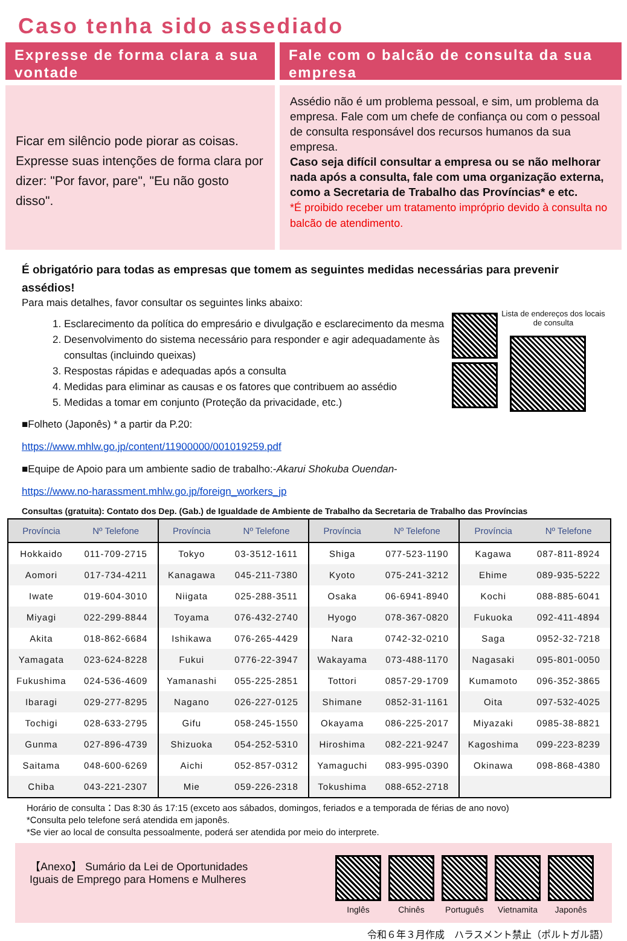Caso tenha sido assediado
Expresse de forma clara a sua vontade
Ficar em silêncio pode piorar as coisas. Expresse suas intenções de forma clara por dizer: "Por favor, pare", "Eu não gosto disso".
Fale com o balcão de consulta da sua empresa
Assédio não é um problema pessoal, e sim, um problema da empresa. Fale com um chefe de confiança ou com o pessoal de consulta responsável dos recursos humanos da sua empresa.
Caso seja difícil consultar a empresa ou se não melhorar nada após a consulta, fale com uma organização externa, como a Secretaria de Trabalho das Províncias* e etc.
*É proibido receber um tratamento impróprio devido à consulta no balcão de atendimento.
É obrigatório para todas as empresas que tomem as seguintes medidas necessárias para prevenir assédios!
Para mais detalhes, favor consultar os seguintes links abaixo:
1. Esclarecimento da política do empresário e divulgação e esclarecimento da mesma
2. Desenvolvimento do sistema necessário para responder e agir adequadamente às consultas (incluindo queixas)
3. Respostas rápidas e adequadas após a consulta
4. Medidas para eliminar as causas e os fatores que contribuem ao assédio
5. Medidas a tomar em conjunto (Proteção da privacidade, etc.)
■Folheto (Japonês) * a partir da P.20:
https://www.mhlw.go.jp/content/11900000/001019259.pdf
■Equipe de Apoio para um ambiente sadio de trabalho:-Akarui Shokuba Ouendan-
https://www.no-harassment.mhlw.go.jp/foreign_workers_jp
Lista de endereços dos locais de consulta
Consultas (gratuita): Contato dos Dep. (Gab.) de Igualdade de Ambiente de Trabalho da Secretaria de Trabalho das Províncias
| Província | Nº Telefone | Província | Nº Telefone | Província | Nº Telefone | Província | Nº Telefone |
| --- | --- | --- | --- | --- | --- | --- | --- |
| Hokkaido | 011-709-2715 | Tokyo | 03-3512-1611 | Shiga | 077-523-1190 | Kagawa | 087-811-8924 |
| Aomori | 017-734-4211 | Kanagawa | 045-211-7380 | Kyoto | 075-241-3212 | Ehime | 089-935-5222 |
| Iwate | 019-604-3010 | Niigata | 025-288-3511 | Osaka | 06-6941-8940 | Kochi | 088-885-6041 |
| Miyagi | 022-299-8844 | Toyama | 076-432-2740 | Hyogo | 078-367-0820 | Fukuoka | 092-411-4894 |
| Akita | 018-862-6684 | Ishikawa | 076-265-4429 | Nara | 0742-32-0210 | Saga | 0952-32-7218 |
| Yamagata | 023-624-8228 | Fukui | 0776-22-3947 | Wakayama | 073-488-1170 | Nagasaki | 095-801-0050 |
| Fukushima | 024-536-4609 | Yamanashi | 055-225-2851 | Tottori | 0857-29-1709 | Kumamoto | 096-352-3865 |
| Ibaragi | 029-277-8295 | Nagano | 026-227-0125 | Shimane | 0852-31-1161 | Oita | 097-532-4025 |
| Tochigi | 028-633-2795 | Gifu | 058-245-1550 | Okayama | 086-225-2017 | Miyazaki | 0985-38-8821 |
| Gunma | 027-896-4739 | Shizuoka | 054-252-5310 | Hiroshima | 082-221-9247 | Kagoshima | 099-223-8239 |
| Saitama | 048-600-6269 | Aichi | 052-857-0312 | Yamaguchi | 083-995-0390 | Okinawa | 098-868-4380 |
| Chiba | 043-221-2307 | Mie | 059-226-2318 | Tokushima | 088-652-2718 | | |
Horário de consulta：Das 8:30 ás 17:15 (exceto aos sábados, domingos, feriados e a temporada de férias de ano novo)
*Consulta pelo telefone será atendida em japonês.
*Se vier ao local de consulta pessoalmente, poderá ser atendida por meio do interprete.
【Anexo】 Sumário da Lei de Oportunidades
Iguais de Emprego para Homens e Mulheres
Inglês Chinês Português Vietnamita Japonês
令和６年３月作成　ハラスメント禁止（ポルトガル語）